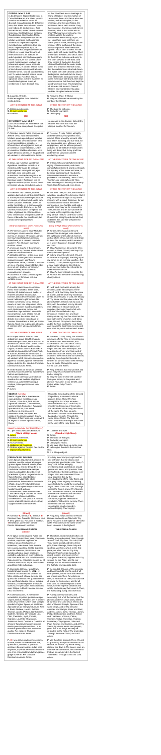| GOSPEL John 2: 1-11 In illo témpore: Núptiæ factæ sunt in Cana Galilǽæ: et erat Mater Iesu ibi. Vocátus est autem et Iesus, et discípuli eius ad núptias. Et deficiénte vino, dicit Mater Iesu ad eum: Vinum non habent. Et dicit ei Iesus: Quid mihi et tibi est, múlier? nondum venit hora mea. Dicit Mater eius minístris: Quodcúmque díxerit vobis, fácite. Erant autem ibi lapídeæ hýdriæ sex pósitæ secúndum purificatiónem Judæórum, capiéntes síngulæ metrétas binas vel ternas. Dicit eis Iesus: Impléte hýdrias aqua. Et implevérunt eas usque ad summum. Et dicit eis Iesus: Hauríte nunc, et ferte architriclíno. Et tulérunt. Ut autem gustávit architriclínus aquam vinum factam, et non sciébat unde esset, minístri autem sciébant, qui háuserant aquam: vocat sponsum architriclínus, et dicit ei: Omnis homo primum bonum vinum ponit: et cum inebriáti fúerint, tunc id, quod detérius est. Tu autem servásti bonum vinum usque adhuc. Hoc fecit inítium signórum Jesus in Cana Galilǽæ: et manifestávit glóriam suam, et credidérunt in eum discípuli eius. | At that time there was a marriage in Cana of Galilee: and the mother of Jesus was there. And Jesus also was invited, and His disciples, to the marriage. And the wine failing, the mother of Jesus saith to Him: They have no wine. And Jesus saith to her: Woman, what is that to Me and to thee? My hour is not yet come. His mother saith to the waiters: Whatsoever He shall say to you, do ye. Now there were set there six water pots of stone, according to the manner of the purifying of the Jews, containing two or three measures apiece. Jesus saith to them: Fill the water-pots with water. And they filled them up to the brim. And Jesus saith to them: Draw out now, and carry to the chief steward of the feast. And they carried it. And when the chief steward had tasted the water made wine, and knew not whence it was, but the waiters knew who had drawn the water: the chief steward calls the bridegroom, and saith to him: Every man at first sets forth good wine: and when men have well drunk, then that which is worse: but thou hast kept the good wine until now. This beginning of miracles did Jesus in Cana of Galilee; and manifested His glory, and His disciples believed in Him. |
| S: Laus tibi, Christe. P: Per evangélica dicta deleántur nostra delícta. | S: Praise to Thee, O Christ. P: May our offenses be erased by the words of the Gospel. |
| AT THE CENTER OF THE ALTAR | AT THE CENTER OF THE ALTAR |
| P: Dóminus vobíscum. S: Et cum spíritu tuo. P: Orémus. (Sit) | P: The Lord be with you. S: And with your spirit. P: Let us pray. (Sit) |
| OFFERTORY John 19: 27 Dixit Jesus discípulo: Ecce Mater tua. Et ex illa hora accépit eam discípulus in sua. | Jesus said to the disciple, Behold thy Mother. And from that hour the disciple took her for his own. |
| P: Súscipe, sancte Pater, omnípotens ætérne Deus, hanc immaculátam hóstiam, quam ego indígnus fámulus tuus óffero tibi, Deo meo vivo et vero, pro innumerabílibus peccátis, et offensiónibus, et negligéntiis meis, et pro ómnibus circumstántibus, sed et pro ómnibus fidélibus christiánis vivis atque defúnctis: ut mihi, et illis profíciat ad salútem in vitam ætérnam. Amen. | P: Receive, O Holy Father, almighty and eternal God, this spotless host, which I, Thine unworthy servant, offer unto Thee, my living and true God, for my innumerable sins, offenses, and negligences, and for all here present; and also for all faithful Christians both living and dead, that it may profit me and them for salvation unto life everlasting. Amen. |
| AT THE RIGHT SIDE OF THE ALTAR | AT THE RIGHT SIDE OF THE ALTAR |
| P: Deus, qui humánæ substántiæ dignitátem mirabíliter condidísti, et mirabílius reformásti: da nobis per hujus aquæ et vini mystérium, ejus divinitátis esse consórtes, qui humanitátis nostræ fíeri dignátus est párticeps, Jesus Christus Fílius tuus Dóminus noster: Qui tecum vivit et regnat in unitáte Spíritus Sancti, Deus: per ómnia sǽcula sæculórum. Amen. | P: O God, Who wonderfully formed the dignity of human nature, and more wonderfully restored it, grant us through the mystery of this water and wine, to be made participants of His divinity, Who condescended to become a partaker of our humanity, Jesus Christ, Thy Son, our Lord, Who with Thee, lives and reigns in the unity of the Holy Spirit, God, forever and ever. Amen. |
| AT THE CENTER OF THE ALTAR | AT THE CENTER OF THE ALTAR |
| P: Offérimus tibi, Dómine, cálicem salutáris tuam deprecántes cleméntiam: ut in conspéctu divínæ majestátis tuæ, pro nostra, et tótius mundi salúte cum odóre suavitátis ascéndat. Amen. In spíritu humilitátis, et in ánimo contríto suscipiámur a te, Dómine, et sic fiat sacrifícium nostrum in conspéctu tuo hódie, ut pláceat tibi, Dómine Deus. Veni, sanctificátor omnípotens ætérne Deus: et bénedic hoc sacrifícium, tuo sancto nómini præparátum. | P: We offer Thee, O Lord, the chalice of salvation, pleading Thy clemency, that it may ascend in the sight of Thy divine majesty, with a sweet fragrance, for our salvation and for that of the whole world. Amen. In a humble spirit and a contrite heart may we be received by Thee, O Lord, and let our sacrifice be so made in Thy sight this day that it may please Thee, O Lord God. Come, O sanctifier, almighty and eternal God, and bless this sacrifice prepared for Thy holy name. |
| (Only at High Mass when incense is used) P: Per intercessiónem beáti Michǽlis Archángeli, stantis a dextris altáris incénsi, et ómnium electórum suórum, incénsum istud dignétur Dóminus benedícere, et in odórem suavitátis accípere. Per Christum Dóminum nostrum. Amen. P: Incénsum istud a te benedíctum, ascéndat ad te, Dómine, et descéndat super nos misericórdia tua. P: Dirigátur, Dómine, orátio mea, sicut incénsum, in conspéctu tuo: elevátio mánuum meárum sacrifícium vespertínum. Pone, Dómine, custódiam ori meo, et óstium circumstántiæ lábiis meis: ut non declínet cor meum in verba malítiæ, ad excusándas excusatiónes in peccátis. P: Accéndat in nobis Dóminus ignem sui amóris, et flammam ætérnæ caritátis. Amen. | (Only at High Mass when incense is used) P: By the intercession of blessed Michael the Archangel, who stands at the right hand of the altar of incense, and of all His elect, may the Lord deign to bless this incense, and to receive it as a sweet fragrance, through Christ our Lord. P: May this incense, blessed by Thee, ascend to Thee, O Lord, and may Thy mercy descend upon us. P: Let my prayer be directed, O Lord, as incense in Thy sight; the lifting up of my hands as an evening sacrifice. Set a watch, O Lord, before my mouth: and a door round about my lips: that my heart may not incline to evil words: to make excuses in sins. P: May the Lord enkindle in us the fire of His love and the flame of everlasting charity. Amen. |
| AT THE RIGHT SIDE OF THE ALTAR | AT THE RIGHT SIDE OF THE ALTAR |
| P: Lavábo inter innocéntes manus meas: et circumdábo altáre tuum, Dómine: Ut áudiam vocem laudis, et enárrem univérsa mirabília tua. Dómine, diléxi decórem domus tuæ, et locum habitatiónis glóriæ tuæ. Ne perdas cum ímpiis, Deus, ánimam meam, et cum viris sánguinum vitam meam: In quorum mánibus iniquitátes sunt: déxtera eórum repléta est munéribus. Ego autem in innocéntia mea ingréssus sum: rédime me, et miserére mei. Pes meus stetit in dirécto: in ecclésiis benedícam te, Dómine. Glória Patri, et Fílio, et Spirítui Sancto. Sicut erat in princípio, et nunc, et semper: et in sǽcula sæculórum. Amen. | P: I will wash my hands among the innocent, and I will compass Thine altar, O Lord, that I may hear the voice of praise: and tell of all Thy wondrous deeds. I have loved, O Lord, the beauty of Thy house and the place where Thy glory dwelleth. Destroy not my soul, O God, with the wicked, nor my life with men of blood. In whose hands are iniquities, their right hand is full with gifts. But I have walked in my innocence: redeem me, and have mercy on me. My foot has stood on the right path; in the churches I will bless Thee, O Lord. Glory be to the Father, and to the Son, and to the Holy Spirit. As it was in the beginning, is now, and ever shall be, world without end. Amen. |
| AT THE CENTER OF THE ALTAR | AT THE CENTER OF THE ALTAR |
| P: Súscipe, sancta Trínitas, hanc oblatiónem, quam tibi offérimus ob memóriam passiónis, resurrectiónis, et ascensiónis Jesu Christi Dómini nostri: et in honórem beátæ Maríæ semper Vírginis, et beáti Joánnis Baptístæ, et sanctórum Apostolórum Petri et Pauli, et istórum, et ómnium Sanctórum: ut illis profíciat ad honórem, nobis autem ad salútem: et illi pro nobis intercédere dignéntur in cælis, quorum memóriam ágimus in terris. Per eúndem Christum Dóminum nostrum. Amen. | P: Receive, O holy Trinity, this oblation which we offer to Thee in remembrance of the Passion, Resurrection, and Ascension of Our Lord Jesus Christ, and in honor of blessed Mary, ever Virgin, blessed John the Baptist, the holy Apostles Peter and Paul, and of these and of all the Saints; that it may avail unto their honor and our salvation, and may they deign to intercede in heaven for us who honor their memory here on earth. Through the same Christ, our Lord. Amen. |
| P: Oráte fratres: ut meum ac vestrum sacrifícium acceptábile fiat apud Deum Patrem omnipoténtem. S: Suscípiat Dóminus sacrifícium de mánibus tuis ad laudem, et glóriam nóminis sui, ad utilitátem quoque nostram, totiúsque Ecclésiæ suæ sanctæ. P: Amen. | P: Pray brethren, that my sacrifice and yours may be acceptable to God the Father almighty. S: May the Lord receive the sacrifice from your hands, to the praise and glory of His name, to our benefit, and that of all His holy Church. P: Amen. |
| SECRET (silently) Beáta Vírgine María intercedénte, cujus précibus exorátus Jesus Christus, Fílius tuus, fecit inítium signórum: da nobis, Dómine Deus, sacraméntum Córporis et Sánguinis ejúsdem Fílii tui pura mente confícere; ut ætérni convívii mereámur esse partícipes. Per eúndem Dóminum nostrum Jesum Christum, Fílium tuum, qui tecum vivit et regnat in unitáte Spíritus Sancti, Deus, | Moved by the pleading of the blessed Virgin Mary, in answer to whose prayers Jesus Christ Thy Son wrought the first of His miracles: vouchsafe unto us, O Lord God, to minister in cleanness of heart unto the sacrament of the body and blood of the same Thy Son, so as to deserve to sit down to the everlasting banquet of eternity. Through the same Jesus Christ, Thy Son, our Lord, Who lives and reigns with Thee in the unity of the Holy Spirit, God, |
| (aloud, to conclude the Secret Prayer) P: ...per ómnia sǽcula sæculórum. (Stand at High Mass) S: Amen. P: Dóminus vobíscum. S: Et cum spíritu tuo. P: Sursum corda. S: Habémus ad Dóminum. P: Grátias agámus Dómino Deo nostro. S: Dignum et justum est. | P: ...forever and ever. (Stand at High Mass) S: Amen. P: The Lord be with you. S: And with your spirit. P: Lift up your hearts. S: We have lifted them up to the Lord. P: Let us give thanks to the Lord our God. S: It is fitting and just. |
| PREFACE OF THE BVM Vere dignum et justum est, æquum et salutáre, nos tibi semper et ubíque grátias ágere: Dómine sancte, Pater omnípotens, ætérne Deus: Et te in Festivitáte beátæ Maríæ semper Vírginis collaudáre, benedícere et prædicáre. Quæ et Unigénitum tuum Sancti Spíritus obumbratióne concépit: et virginitátis glória permanénte, lumen ætérnum mundo effúdit, Jesum Christum Dóminum nostrum. Per quem majestátem tuam laudant Ángeli, adórant Dominatiónes, tremunt Potestátes. Cæli cælorúmque Virtútes, ac beáta Séraphim, sócia exsultatióne concélebrant. Cum quibus et nostras voces ut admítti júbeas, deprecámur, súpplici confessióne dicéntes: | It is truly meet and just, right and for our salvation that we always and everywhere give thanks unto Thee, O holy Lord, Father almighty, everlasting God: and that we should praise and bless, and proclaim Thee, in this feast of the Blessed Mary, ever Virgin: Who also conceived Thine only-begotten Son by the overshadowing of the Holy Spirit, and the glory of her virginity still abiding, gave forth to the world the everlasting Light, Jesus Christ our Lord. Through whom the Angels praise Thy Majesty, the Dominations adore it, the Powers tremble: the heavens and the hosts of heaven, and the blessed Seraphim, together celebrate in exultation. With whom, we pray Thee, command that our voices of supplication also be joined in acknowledging Thee saying: |
| (Kneel) P: Sanctus ✠ , Sanctus ✠ , Sanctus ✠ , Dóminus Deus Sábaoth. Pleni sunt cæli et terra glória tua. Hosánna in excélsis. † Benedíctus qui venit in nómine Dómini. Hosánna in excélsis. | (Kneel) P: Holy, holy, holy Lord God of Hosts! Heaven and earth are filled with Thy glory. Hosanna in the highest! † Blessed is He Who comes in the name of the Lord. Hosanna in the highest! |
| THE ROMAN CANON (silently) | THE ROMAN CANON |
| P: Te ígitur, clementíssime Pater, per Jesum Christum Fílium tuum, Dóminum nostrum, súpplices rogámus, ac pétimus uti accépta hábeas, et benedícas, hæc dona, hæc múnera, hæc sancta sacrifícia illibáta, in primis, quæ tibi offérimus pro Ecclésia tua sancta cathólica: quam pacificáre, custodíre, adunáre, et régere dignéris toto orbe terrárum: una cum fámulo tuo Papa nostro N. , et Antístite nostro N. , et ómnibus orthodóxis, atque cathólicæ et apostólicæ fídei cultóribus. | P: Therefore, most merciful Father, we humbly pray and entreat Thee, through Jesus Christ, Thy Son, Our Lord, that Thou would accept and bless these gifts, these offerings, these holy and spotless sacrifices, which, in the first place, we offer Thee for Thy holy Catholic Church: deign to pacify, to guard, to unite, and to govern her throughout the world, together with Thy servant N. , our Pope, and N. , our Bishop; and all orthodox believers of the Catholic and apostolic faith. |
| P: Meménto, Dómine, famulórum, famularúmque tuárum N. , et N. , et ómnium circumstántium, quorum tibi fides cógnita est, et nota devótio, pro quibus tibi offérimus: vel qui tibi ófferunt hoc sacrifícium laudis, pro se, suísque ómnibus: pro redemptióne animárum suárum, pro spe salútis et incolumitátis suæ: tibíque reddunt vota sua ætérno Deo, vivo et vero. | P: Be mindful, O Lord, of Thy servants and handmaids N. and N. , and of all here present, whose faith and devotion are known unto Thee, for whom we offer, or who offer to Thee, this sacrifice of praise for themselves, and for all their own, for the redemption of their souls, for their hope of salvation and safety; and who pay their vows to Thee, the everlasting, living, and true God. |
| P: Communicántes, et memóriam venerántes, in primis gloriósæ semper Vírginis Maríæ, Genitrícis Dei et Dómini nostri Jesu Christi: sed et beáti Joseph, ejúsdem Vírginis Sponsi, et beatórum Apostolórum ac Mártyrum tuórum, Petri et Pauli, Andréæ, Jacóbi, Joánnis, Thomæ, Jacóbi, Philíppi, Bartholomǽi, Matthǽi, Simónis, et Thaddǽi: Lini, Cleti, Cleméntis, Xysti, Cornélii, Cypriáni, Lauréntii, Chrysógoni, Joánnis et Pauli, Cosmæ et Damiáni, et ómnium Sanctórum tuórum; quorum méritis precibúsque concédas, ut in ómnibus protectiónis tuæ muniámur auxílio. Per eúndem Christum Dóminum nostrum. Amen. | P: Having communion with, and venerating first of all the memory of the glorious and ever Virgin Mary, Mother of our God and Lord Jesus Christ; and also of blessed Joseph, Spouse of the same Virgin, and of Thy blessed Apostles and Martyrs, Peter and Paul, Andrew, James, John, Thomas, James, Philip, Bartholomew, Matthew, Simon and Thaddeus; of Linus, Cletus, Clement, Sixtus, Cornelius, Cyprian, Lawrence, Chrysogonus, John and Paul, Cosmas and Damian, and all Thy Saints, by whose merits and prayers, grant that in all things we may be defended by the help of Thy protection. Through the same Christ, our Lord. Amen. |
| P: ✠ Hanc ígitur oblatiónem servitútis nostræ, sed et cunctæ famíliæ tuæ, quǽsumus, Dómine, ut placátus accípias: diésque nostros in tua pace dispónas, atque ab ætérna damnatióne nos éripi, et in electórum tuórum júbeas grege numerári. Per Christum Dóminum nostrum. Amen. | P: We therefore beseech Thee, O Lord, to graciously accept this oblation of our service, as also of Thy entire family; dispose our days in Thy peace, save us from eternal damnation, and command that we be numbered in the flock of Thine elect. Through Christ our Lord. Amen. |